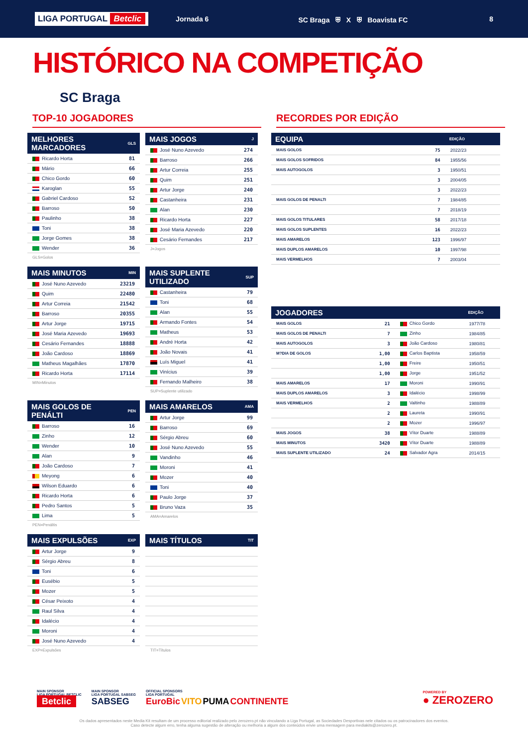LIGA PORTUGAL Betclic Jornada 6 SC Braga ⛨ X ⛨ Boavista FC 8
HISTÓRICO NA COMPETIÇÃO
SC Braga
TOP-10 JOGADORES
| MELHORES MARCADORES | GLS |
| --- | --- |
| Ricardo Horta | 81 |
| Mário | 66 |
| Chico Gordo | 60 |
| Karoglan | 55 |
| Gabriel Cardoso | 52 |
| Barroso | 50 |
| Paulinho | 38 |
| Toni | 38 |
| Jorge Gomes | 38 |
| Wender | 36 |
GLS=Golos
| MAIS JOGOS | J |
| --- | --- |
| José Nuno Azevedo | 274 |
| Barroso | 266 |
| Artur Correia | 255 |
| Quim | 251 |
| Artur Jorge | 240 |
| Castanheira | 231 |
| Alan | 230 |
| Ricardo Horta | 227 |
| José Maria Azevedo | 220 |
| Cesário Fernandes | 217 |
J=Jogos
| MAIS MINUTOS | MIN |
| --- | --- |
| José Nuno Azevedo | 23219 |
| Quim | 22480 |
| Artur Correia | 21542 |
| Barroso | 20355 |
| Artur Jorge | 19715 |
| José Maria Azevedo | 19693 |
| Cesário Fernandes | 18888 |
| João Cardoso | 18869 |
| Matheus Magalhães | 17870 |
| Ricardo Horta | 17114 |
MIN=Minutos
| MAIS SUPLENTE UTILIZADO | SUP |
| --- | --- |
| Castanheira | 79 |
| Toni | 68 |
| Alan | 55 |
| Armando Fontes | 54 |
| Matheus | 53 |
| André Horta | 42 |
| João Novais | 41 |
| Luís Miguel | 41 |
| Vinícius | 39 |
| Fernando Malheiro | 38 |
SUP=Suplente utilizado
| MAIS GOLOS DE PENÁLTI | PEN |
| --- | --- |
| Barroso | 16 |
| Zinho | 12 |
| Wender | 10 |
| Alan | 9 |
| João Cardoso | 7 |
| Meyong | 6 |
| Wilson Eduardo | 6 |
| Ricardo Horta | 6 |
| Pedro Santos | 5 |
| Lima | 5 |
PEN=Penáltis
| MAIS AMARELOS | AMA |
| --- | --- |
| Artur Jorge | 99 |
| Barroso | 69 |
| Sérgio Abreu | 60 |
| José Nuno Azevedo | 55 |
| Vandinho | 46 |
| Moroni | 41 |
| Mozer | 40 |
| Toni | 40 |
| Paulo Jorge | 37 |
| Bruno Vaza | 35 |
AMA=Amarelos
| MAIS EXPULSÕES | EXP |
| --- | --- |
| Artur Jorge | 9 |
| Sérgio Abreu | 8 |
| Toni | 6 |
| Eusébio | 5 |
| Mozer | 5 |
| César Peixoto | 4 |
| Raul Silva | 4 |
| Idalécio | 4 |
| Moroni | 4 |
| José Nuno Azevedo | 4 |
EXP=Expulsões
| MAIS TÍTULOS | TIT |
| --- | --- |
TIT=Títulos
RECORDES POR EDIÇÃO
| EQUIPA | | EDIÇÃO |
| --- | --- | --- |
| MAIS GOLOS | 75 | 2022/23 |
| MAIS GOLOS SOFRIDOS | 84 | 1955/56 |
| MAIS AUTOGOLOS | 3 | 1950/51 |
| | 3 | 2004/05 |
| | 3 | 2022/23 |
| MAIS GOLOS DE PENALTI | 7 | 1984/85 |
| | 7 | 2018/19 |
| MAIS GOLOS TITULARES | 58 | 2017/18 |
| MAIS GOLOS SUPLENTES | 16 | 2022/23 |
| MAIS AMARELOS | 123 | 1996/97 |
| MAIS DUPLOS AMARELOS | 10 | 1997/98 |
| MAIS VERMELHOS | 7 | 2003/04 |
| JOGADORES | | | EDIÇÃO |
| --- | --- | --- | --- |
| MAIS GOLOS | 21 | Chico Gordo | 1977/78 |
| MAIS GOLOS DE PENALTI | 7 | Zinho | 1984/85 |
| MAIS AUTOGOLOS | 3 | João Cardoso | 1980/81 |
| M?DIA DE GOLOS | 1,00 | Carlos Baptista | 1958/59 |
| | 1,00 | Freire | 1950/51 |
| | 1,00 | Jorge | 1951/52 |
| MAIS AMARELOS | 17 | Moroni | 1990/91 |
| MAIS DUPLOS AMARELOS | 3 | Idalécio | 1998/99 |
| MAIS VERMELHOS | 2 | Valtinho | 1988/89 |
| | 2 | Laureta | 1990/91 |
| | 2 | Mozer | 1996/97 |
| MAIS JOGOS | 38 | Vítor Duarte | 1988/89 |
| MAIS MINUTOS | 3420 | Vítor Duarte | 1988/89 |
| MAIS SUPLENTE UTILIZADO | 24 | Salvador Agra | 2014/15 |
MAIN SPONSOR
LIGA PORTUGAL BETCLIC
Betclic
MAIN SPONSOR
LIGA PORTUGAL SABSEG
SABSEG
OFFICIAL SPONSORS
LIGA PORTUGAL
EuroBic VITO PUMA CONTINENTE
POWERED BY
● ZEROZERO
Os dados apresentados neste Media Kit resultam de um processo editorial realizado pelo zerozero.pt não vinculando a Liga Portugal, as Sociedades Desportivas nele citados ou os patrocinadores dos eventos.
Caso detecte algum erro, tenha alguma sugestão de alteração ou melhoria a algum dos conteúdos envie uma mensagem para mediakits@zerozero.pt.